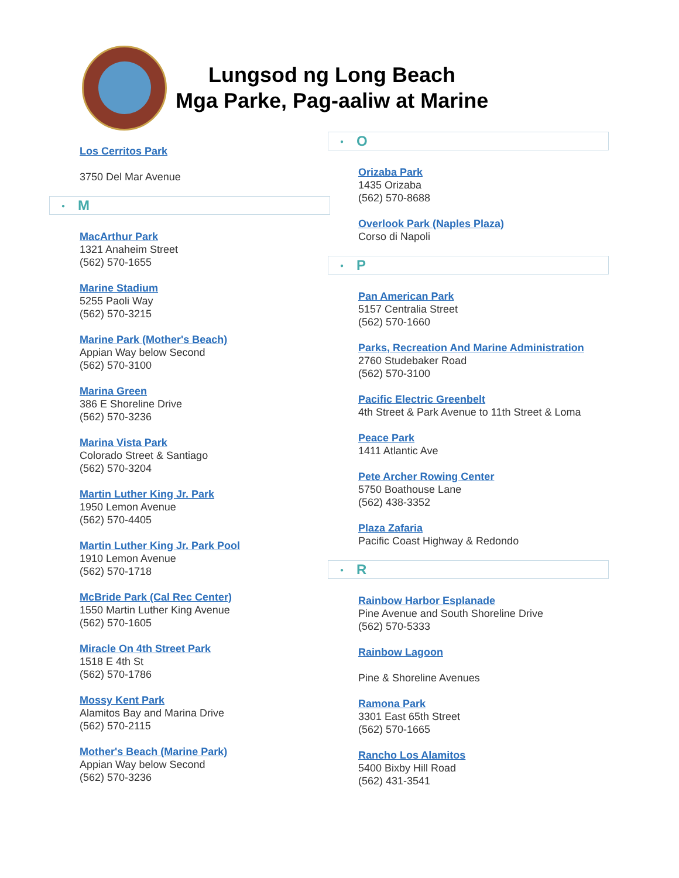Lungsod ng Long Beach
Mga Parke, Pag-aaliw at Marine
Los Cerritos Park
3750 Del Mar Avenue
● M
MacArthur Park
1321 Anaheim Street
(562) 570-1655
Marine Stadium
5255 Paoli Way
(562) 570-3215
Marine Park (Mother's Beach)
Appian Way below Second
(562) 570-3100
Marina Green
386 E Shoreline Drive
(562) 570-3236
Marina Vista Park
Colorado Street & Santiago
(562) 570-3204
Martin Luther King Jr. Park
1950 Lemon Avenue
(562) 570-4405
Martin Luther King Jr. Park Pool
1910 Lemon Avenue
(562) 570-1718
McBride Park (Cal Rec Center)
1550 Martin Luther King Avenue
(562) 570-1605
Miracle On 4th Street Park
1518 E 4th St
(562) 570-1786
Mossy Kent Park
Alamitos Bay and Marina Drive
(562) 570-2115
Mother's Beach (Marine Park)
Appian Way below Second
(562) 570-3236
● O
Orizaba Park
1435 Orizaba
(562) 570-8688
Overlook Park (Naples Plaza)
Corso di Napoli
● P
Pan American Park
5157 Centralia Street
(562) 570-1660
Parks, Recreation And Marine Administration
2760 Studebaker Road
(562) 570-3100
Pacific Electric Greenbelt
4th Street & Park Avenue to 11th Street & Loma
Peace Park
1411 Atlantic Ave
Pete Archer Rowing Center
5750 Boathouse Lane
(562) 438-3352
Plaza Zafaria
Pacific Coast Highway & Redondo
● R
Rainbow Harbor Esplanade
Pine Avenue and South Shoreline Drive
(562) 570-5333
Rainbow Lagoon
Pine & Shoreline Avenues
Ramona Park
3301 East 65th Street
(562) 570-1665
Rancho Los Alamitos
5400 Bixby Hill Road
(562) 431-3541